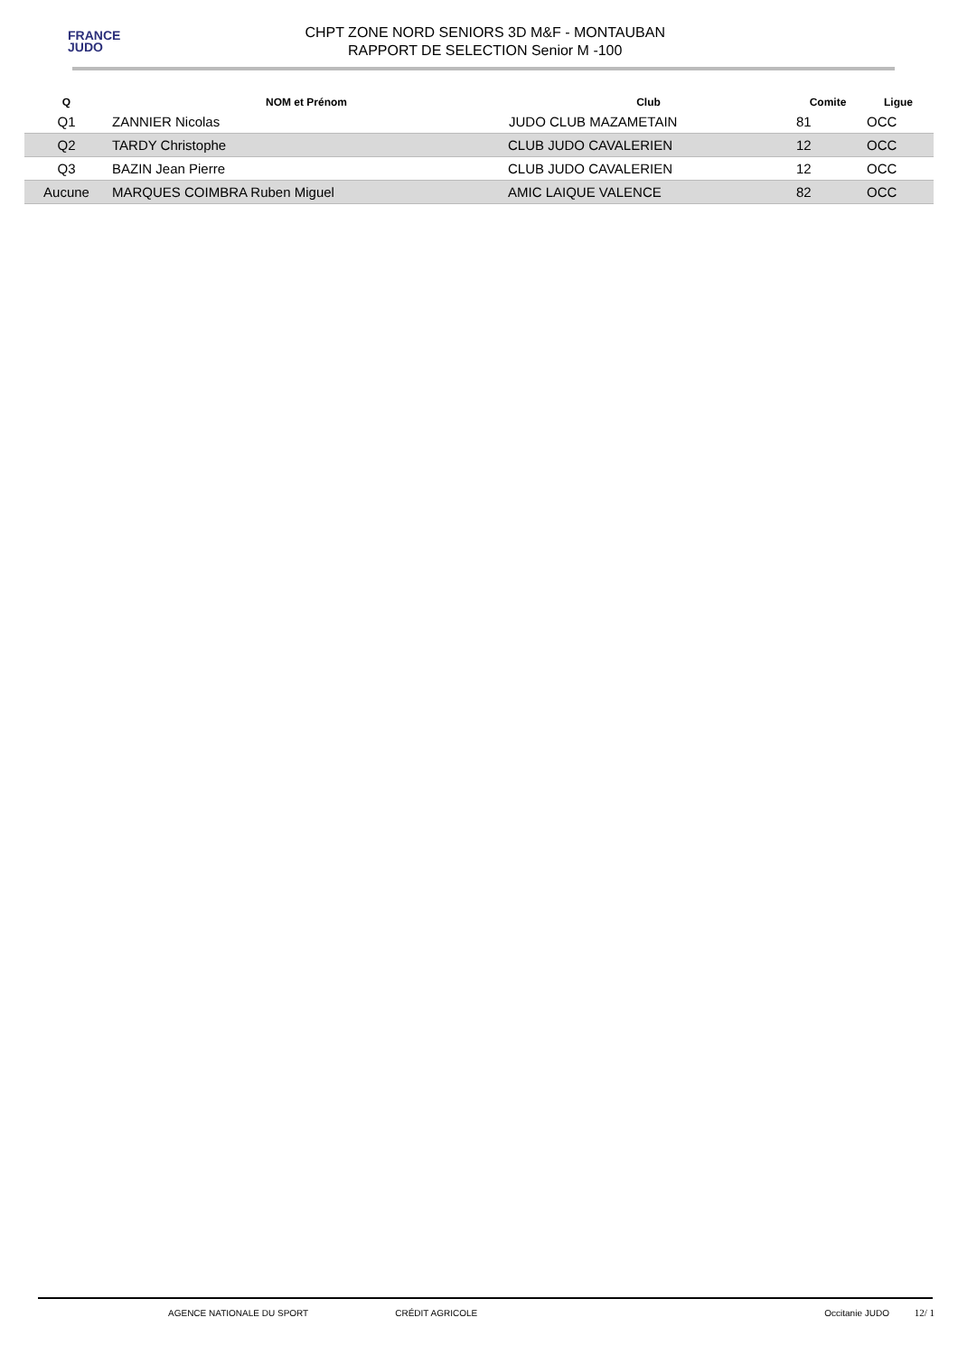FRANCE
JUDO
CHPT ZONE NORD SENIORS 3D M&F - MONTAUBAN
RAPPORT DE SELECTION Senior M -100
| Q | NOM et Prénom | Club | Comite | Ligue |
| --- | --- | --- | --- | --- |
| Q1 | ZANNIER Nicolas | JUDO CLUB MAZAMETAIN | 81 | OCC |
| Q2 | TARDY Christophe | CLUB JUDO CAVALERIEN | 12 | OCC |
| Q3 | BAZIN Jean Pierre | CLUB JUDO CAVALERIEN | 12 | OCC |
| Aucune | MARQUES COIMBRA Ruben Miguel | AMIC LAIQUE VALENCE | 82 | OCC |
AGENCE NATIONALE DU SPORT CRÉDIT AGRICOLE Occitanie JUDO
12/ 1